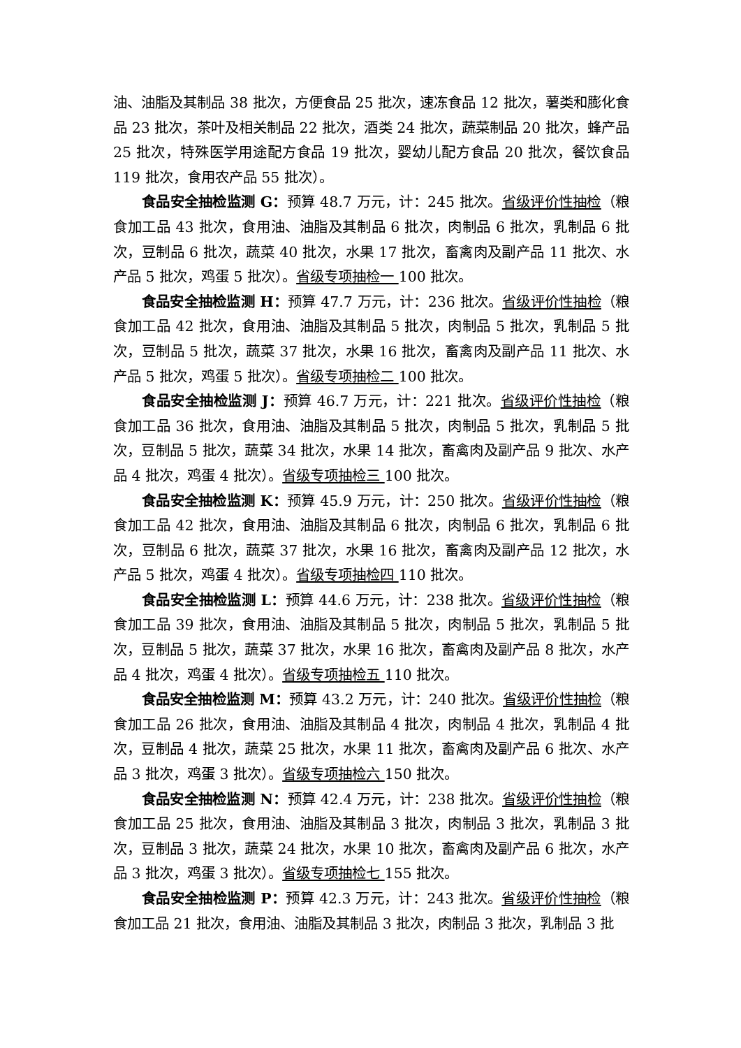油、油脂及其制品 38 批次，方便食品 25 批次，速冻食品 12 批次，薯类和膨化食品 23 批次，茶叶及相关制品 22 批次，酒类 24 批次，蔬菜制品 20 批次，蜂产品 25 批次，特殊医学用途配方食品 19 批次，婴幼儿配方食品 20 批次，餐饮食品 119 批次，食用农产品 55 批次）。
食品安全抽检监测 G：预算 48.7 万元，计：245 批次。省级评价性抽检（粮食加工品 43 批次，食用油、油脂及其制品 6 批次，肉制品 6 批次，乳制品 6 批次，豆制品 6 批次，蔬菜 40 批次，水果 17 批次，畜禽肉及副产品 11 批次、水产品 5 批次，鸡蛋 5 批次）。省级专项抽检一 100 批次。
食品安全抽检监测 H：预算 47.7 万元，计：236 批次。省级评价性抽检（粮食加工品 42 批次，食用油、油脂及其制品 5 批次，肉制品 5 批次，乳制品 5 批次，豆制品 5 批次，蔬菜 37 批次，水果 16 批次，畜禽肉及副产品 11 批次、水产品 5 批次，鸡蛋 5 批次）。省级专项抽检二 100 批次。
食品安全抽检监测 J：预算 46.7 万元，计：221 批次。省级评价性抽检（粮食加工品 36 批次，食用油、油脂及其制品 5 批次，肉制品 5 批次，乳制品 5 批次，豆制品 5 批次，蔬菜 34 批次，水果 14 批次，畜禽肉及副产品 9 批次、水产品 4 批次，鸡蛋 4 批次）。省级专项抽检三 100 批次。
食品安全抽检监测 K：预算 45.9 万元，计：250 批次。省级评价性抽检（粮食加工品 42 批次，食用油、油脂及其制品 6 批次，肉制品 6 批次，乳制品 6 批次，豆制品 6 批次，蔬菜 37 批次，水果 16 批次，畜禽肉及副产品 12 批次，水产品 5 批次，鸡蛋 4 批次）。省级专项抽检四 110 批次。
食品安全抽检监测 L：预算 44.6 万元，计：238 批次。省级评价性抽检（粮食加工品 39 批次，食用油、油脂及其制品 5 批次，肉制品 5 批次，乳制品 5 批次，豆制品 5 批次，蔬菜 37 批次，水果 16 批次，畜禽肉及副产品 8 批次，水产品 4 批次，鸡蛋 4 批次）。省级专项抽检五 110 批次。
食品安全抽检监测 M：预算 43.2 万元，计：240 批次。省级评价性抽检（粮食加工品 26 批次，食用油、油脂及其制品 4 批次，肉制品 4 批次，乳制品 4 批次，豆制品 4 批次，蔬菜 25 批次，水果 11 批次，畜禽肉及副产品 6 批次、水产品 3 批次，鸡蛋 3 批次）。省级专项抽检六 150 批次。
食品安全抽检监测 N：预算 42.4 万元，计：238 批次。省级评价性抽检（粮食加工品 25 批次，食用油、油脂及其制品 3 批次，肉制品 3 批次，乳制品 3 批次，豆制品 3 批次，蔬菜 24 批次，水果 10 批次，畜禽肉及副产品 6 批次，水产品 3 批次，鸡蛋 3 批次）。省级专项抽检七 155 批次。
食品安全抽检监测 P：预算 42.3 万元，计：243 批次。省级评价性抽检（粮食加工品 21 批次，食用油、油脂及其制品 3 批次，肉制品 3 批次，乳制品 3 批